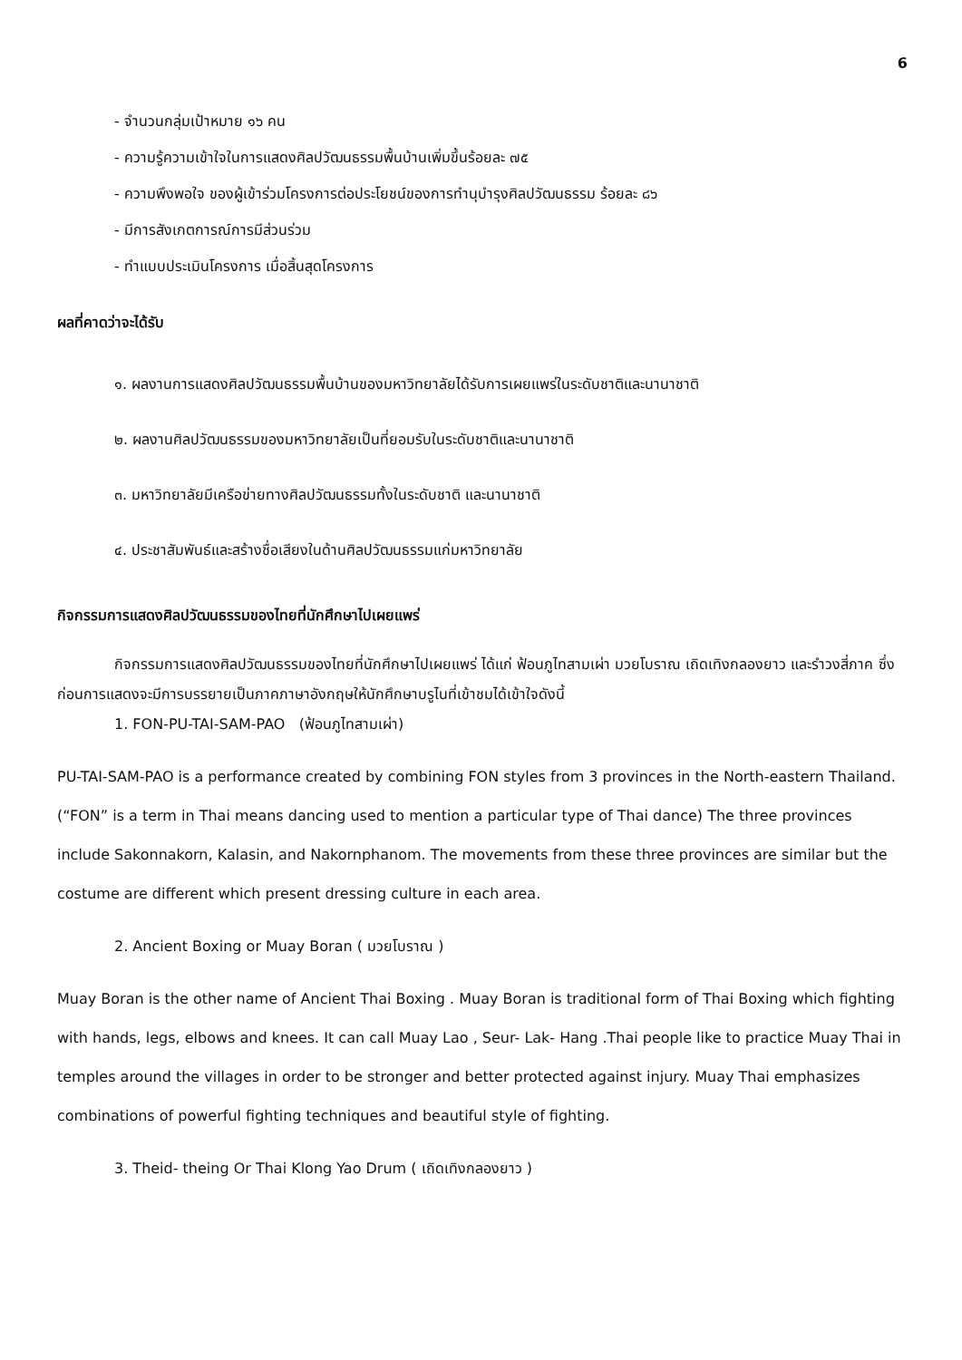6
- จำนวนกลุ่มเป้าหมาย ๑๖ คน
- ความรู้ความเข้าใจในการแสดงศิลปวัฒนธรรมพื้นบ้านเพิ่มขึ้นร้อยละ ๗๕
- ความพึงพอใจ ของผู้เข้าร่วมโครงการต่อประโยชน์ของการทำนุบำรุงศิลปวัฒนธรรม ร้อยละ ๘๖
- มีการสังเกตการณ์การมีส่วนร่วม
- ทำแบบประเมินโครงการ เมื่อสิ้นสุดโครงการ
ผลที่คาดว่าจะได้รับ
๑. ผลงานการแสดงศิลปวัฒนธรรมพื้นบ้านของมหาวิทยาลัยได้รับการเผยแพร่ในระดับชาติและนานาชาติ
๒. ผลงานศิลปวัฒนธรรมของมหาวิทยาลัยเป็นที่ยอมรับในระดับชาติและนานาชาติ
๓. มหาวิทยาลัยมีเครือข่ายทางศิลปวัฒนธรรมทั้งในระดับชาติ และนานาชาติ
๔. ประชาสัมพันธ์และสร้างชื่อเสียงในด้านศิลปวัฒนธรรมแก่มหาวิทยาลัย
กิจกรรมการแสดงศิลปวัฒนธรรมของไทยที่นักศึกษาไปเผยแพร่
กิจกรรมการแสดงศิลปวัฒนธรรมของไทยที่นักศึกษาไปเผยแพร่ ได้แก่ ฟ้อนภูไทสามเผ่า มวยโบราณ เถิดเทิงกลองยาว และรำวงสี่ภาค ซึ่งก่อนการแสดงจะมีการบรรยายเป็นภาคภาษาอังกฤษให้นักศึกษาบรูไนที่เข้าชมได้เข้าใจดังนี้
1. FON-PU-TAI-SAM-PAO (ฟ้อนภูไทสามเผ่า)
PU-TAI-SAM-PAO is a performance created by combining FON styles from 3 provinces in the North-eastern Thailand. (“FON” is a term in Thai means dancing used to mention a particular type of Thai dance) The three provinces include Sakonnakorn, Kalasin, and Nakornphanom. The movements from these three provinces are similar but the costume are different which present dressing culture in each area.
2. Ancient Boxing or Muay Boran ( มวยโบราณ )
Muay Boran is the other name of Ancient Thai Boxing . Muay Boran is traditional form of Thai Boxing which fighting with hands, legs, elbows and knees. It can call Muay Lao , Seur- Lak- Hang .Thai people like to practice Muay Thai in temples around the villages in order to be stronger and better protected against injury. Muay Thai emphasizes combinations of powerful fighting techniques and beautiful style of fighting.
3. Theid- theing Or Thai Klong Yao Drum ( เถิดเทิงกลองยาว )